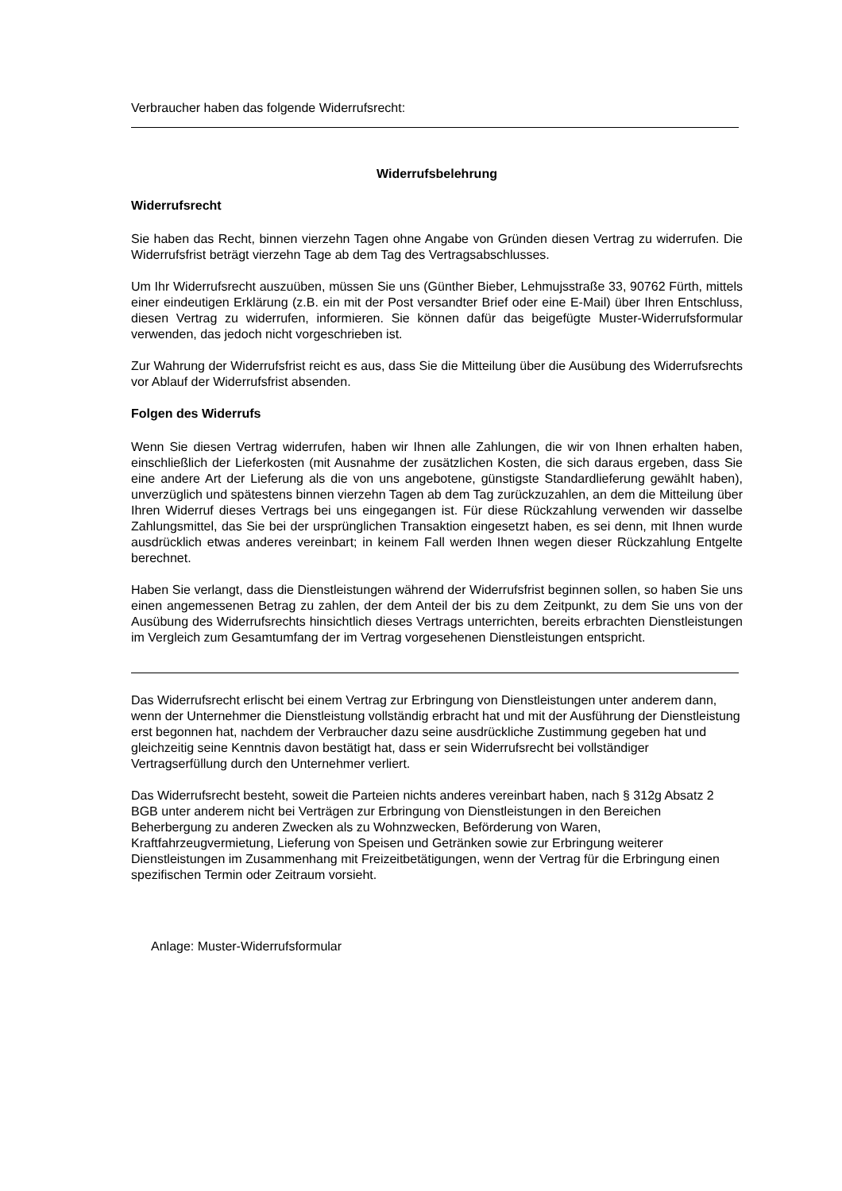Verbraucher haben das folgende Widerrufsrecht:
Widerrufsbelehrung
Widerrufsrecht
Sie haben das Recht, binnen vierzehn Tagen ohne Angabe von Gründen diesen Vertrag zu widerrufen. Die Widerrufsfrist beträgt vierzehn Tage ab dem Tag des Vertragsabschlusses.
Um Ihr Widerrufsrecht auszuüben, müssen Sie uns (Günther Bieber, Lehmujsstraße 33, 90762 Fürth, mittels einer eindeutigen Erklärung (z.B. ein mit der Post versandter Brief oder eine E-Mail) über Ihren Entschluss, diesen Vertrag zu widerrufen, informieren. Sie können dafür das beigefügte Muster-Widerrufsformular verwenden, das jedoch nicht vorgeschrieben ist.
Zur Wahrung der Widerrufsfrist reicht es aus, dass Sie die Mitteilung über die Ausübung des Widerrufsrechts vor Ablauf der Widerrufsfrist absenden.
Folgen des Widerrufs
Wenn Sie diesen Vertrag widerrufen, haben wir Ihnen alle Zahlungen, die wir von Ihnen erhalten haben, einschließlich der Lieferkosten (mit Ausnahme der zusätzlichen Kosten, die sich daraus ergeben, dass Sie eine andere Art der Lieferung als die von uns angebotene, günstigste Standardlieferung gewählt haben), unverzüglich und spätestens binnen vierzehn Tagen ab dem Tag zurückzuzahlen, an dem die Mitteilung über Ihren Widerruf dieses Vertrags bei uns eingegangen ist. Für diese Rückzahlung verwenden wir dasselbe Zahlungsmittel, das Sie bei der ursprünglichen Transaktion eingesetzt haben, es sei denn, mit Ihnen wurde ausdrücklich etwas anderes vereinbart; in keinem Fall werden Ihnen wegen dieser Rückzahlung Entgelte berechnet.
Haben Sie verlangt, dass die Dienstleistungen während der Widerrufsfrist beginnen sollen, so haben Sie uns einen angemessenen Betrag zu zahlen, der dem Anteil der bis zu dem Zeitpunkt, zu dem Sie uns von der Ausübung des Widerrufsrechts hinsichtlich dieses Vertrags unterrichten, bereits erbrachten Dienstleistungen im Vergleich zum Gesamtumfang der im Vertrag vorgesehenen Dienstleistungen entspricht.
Das Widerrufsrecht erlischt bei einem Vertrag zur Erbringung von Dienstleistungen unter anderem dann, wenn der Unternehmer die Dienstleistung vollständig erbracht hat und mit der Ausführung der Dienstleistung erst begonnen hat, nachdem der Verbraucher dazu seine ausdrückliche Zustimmung gegeben hat und gleichzeitig seine Kenntnis davon bestätigt hat, dass er sein Widerrufsrecht bei vollständiger Vertragserfüllung durch den Unternehmer verliert.
Das Widerrufsrecht besteht, soweit die Parteien nichts anderes vereinbart haben, nach § 312g Absatz 2 BGB unter anderem nicht bei Verträgen zur Erbringung von Dienstleistungen in den Bereichen Beherbergung zu anderen Zwecken als zu Wohnzwecken, Beförderung von Waren, Kraftfahrzeugvermietung, Lieferung von Speisen und Getränken sowie zur Erbringung weiterer Dienstleistungen im Zusammenhang mit Freizeitbetätigungen, wenn der Vertrag für die Erbringung einen spezifischen Termin oder Zeitraum vorsieht.
Anlage: Muster-Widerrufsformular